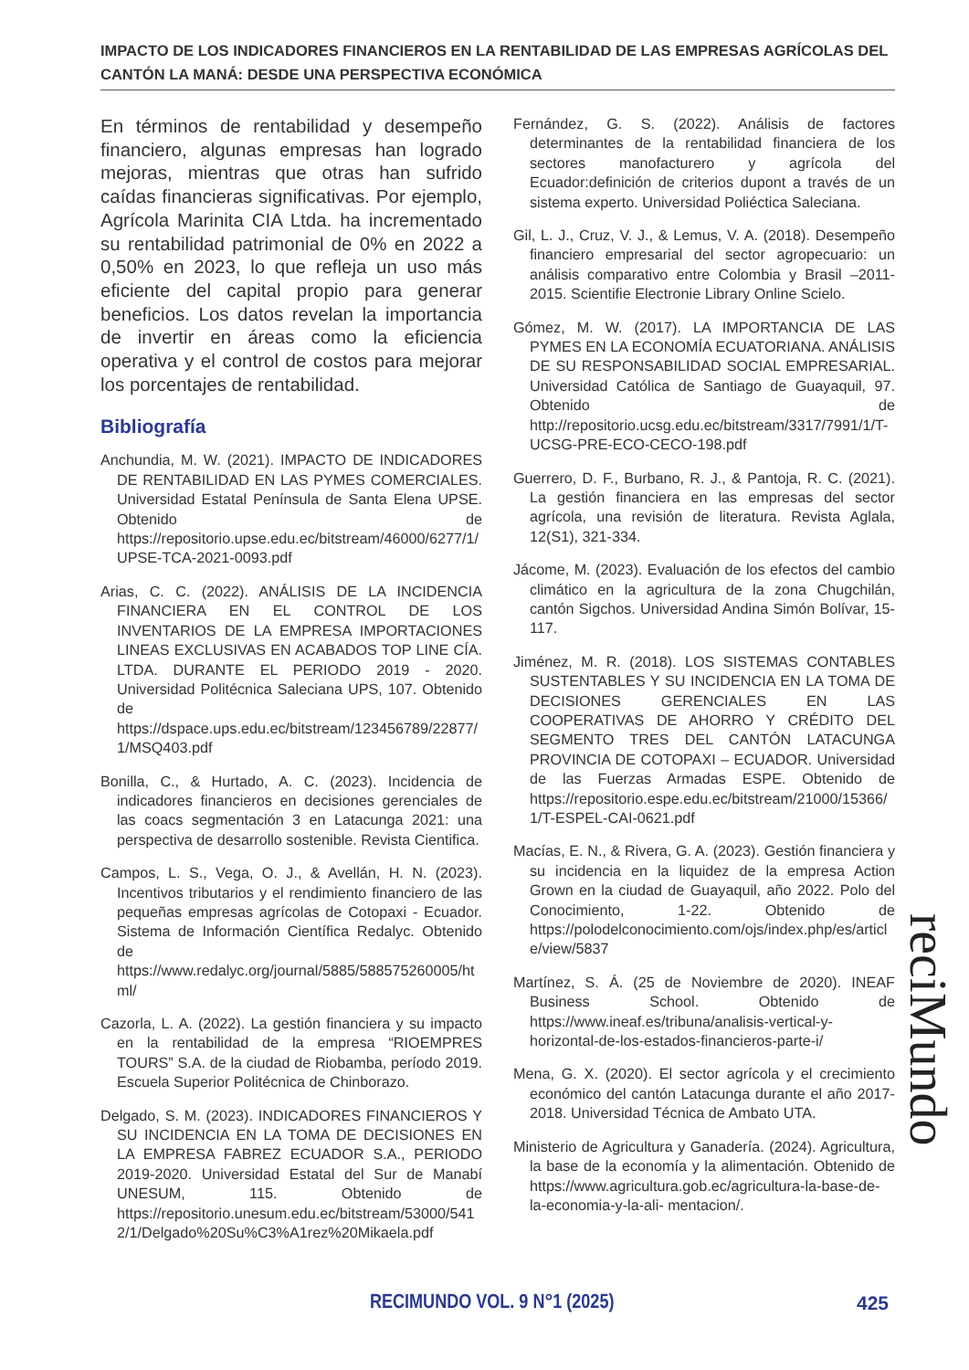IMPACTO DE LOS INDICADORES FINANCIEROS EN LA RENTABILIDAD DE LAS EMPRESAS AGRÍCOLAS DEL CANTÓN LA MANÁ: DESDE UNA PERSPECTIVA ECONÓMICA
En términos de rentabilidad y desempeño financiero, algunas empresas han logrado mejoras, mientras que otras han sufrido caídas financieras significativas. Por ejemplo, Agrícola Marinita CIA Ltda. ha incrementado su rentabilidad patrimonial de 0% en 2022 a 0,50% en 2023, lo que refleja un uso más eficiente del capital propio para generar beneficios. Los datos revelan la importancia de invertir en áreas como la eficiencia operativa y el control de costos para mejorar los porcentajes de rentabilidad.
Bibliografía
Anchundia, M. W. (2021). IMPACTO DE INDICADORES DE RENTABILIDAD EN LAS PYMES COMERCIALES. Universidad Estatal Península de Santa Elena UPSE. Obtenido de https://repositorio.upse.edu.ec/bitstream/46000/6277/1/UPSE-TCA-2021-0093.pdf
Arias, C. C. (2022). ANÁLISIS DE LA INCIDENCIA FINANCIERA EN EL CONTROL DE LOS INVENTARIOS DE LA EMPRESA IMPORTACIONES LINEAS EXCLUSIVAS EN ACABADOS TOP LINE CÍA. LTDA. DURANTE EL PERIODO 2019 - 2020. Universidad Politécnica Saleciana UPS, 107. Obtenido de https://dspace.ups.edu.ec/bitstream/123456789/22877/1/MSQ403.pdf
Bonilla, C., & Hurtado, A. C. (2023). Incidencia de indicadores financieros en decisiones gerenciales de las coacs segmentación 3 en Latacunga 2021: una perspectiva de desarrollo sostenible. Revista Cientifica.
Campos, L. S., Vega, O. J., & Avellán, H. N. (2023). Incentivos tributarios y el rendimiento financiero de las pequeñas empresas agrícolas de Cotopaxi - Ecuador. Sistema de Información Científica Redalyc. Obtenido de https://www.redalyc.org/journal/5885/588575260005/html/
Cazorla, L. A. (2022). La gestión financiera y su impacto en la rentabilidad de la empresa “RIOEMPRES TOURS” S.A. de la ciudad de Riobamba, período 2019. Escuela Superior Politécnica de Chinborazo.
Delgado, S. M. (2023). INDICADORES FINANCIEROS Y SU INCIDENCIA EN LA TOMA DE DECISIONES EN LA EMPRESA FABREZ ECUADOR S.A., PERIODO 2019-2020. Universidad Estatal del Sur de Manabí UNESUM, 115. Obtenido de https://repositorio.unesum.edu.ec/bitstream/53000/5412/1/Delgado%20Su%C3%A1rez%20Mikaela.pdf
Fernández, G. S. (2022). Análisis de factores determinantes de la rentabilidad financiera de los sectores manofacturero y agrícola del Ecuador:definición de criterios dupont a través de un sistema experto. Universidad Poliéctica Saleciana.
Gil, L. J., Cruz, V. J., & Lemus, V. A. (2018). Desempeño financiero empresarial del sector agropecuario: un análisis comparativo entre Colombia y Brasil –2011-2015. Scientifie Electronie Library Online Scielo.
Gómez, M. W. (2017). LA IMPORTANCIA DE LAS PYMES EN LA ECONOMÍA ECUATORIANA. ANÁLISIS DE SU RESPONSABILIDAD SOCIAL EMPRESARIAL. Universidad Católica de Santiago de Guayaquil, 97. Obtenido de http://repositorio.ucsg.edu.ec/bitstream/3317/7991/1/T-UCSG-PRE-ECO-CECO-198.pdf
Guerrero, D. F., Burbano, R. J., & Pantoja, R. C. (2021). La gestión financiera en las empresas del sector agrícola, una revisión de literatura. Revista Aglala, 12(S1), 321-334.
Jácome, M. (2023). Evaluación de los efectos del cambio climático en la agricultura de la zona Chugchilán, cantón Sigchos. Universidad Andina Simón Bolívar, 15-117.
Jiménez, M. R. (2018). LOS SISTEMAS CONTABLES SUSTENTABLES Y SU INCIDENCIA EN LA TOMA DE DECISIONES GERENCIALES EN LAS COOPERATIVAS DE AHORRO Y CRÉDITO DEL SEGMENTO TRES DEL CANTÓN LATACUNGA PROVINCIA DE COTOPAXI – ECUADOR. Universidad de las Fuerzas Armadas ESPE. Obtenido de https://repositorio.espe.edu.ec/bitstream/21000/15366/1/T-ESPEL-CAI-0621.pdf
Macías, E. N., & Rivera, G. A. (2023). Gestión financiera y su incidencia en la liquidez de la empresa Action Grown en la ciudad de Guayaquil, año 2022. Polo del Conocimiento, 1-22. Obtenido de https://polodelconocimiento.com/ojs/index.php/es/article/view/5837
Martínez, S. Á. (25 de Noviembre de 2020). INEAF Business School. Obtenido de https://www.ineaf.es/tribuna/analisis-vertical-y-horizontal-de-los-estados-financieros-parte-i/
Mena, G. X. (2020). El sector agrícola y el crecimiento económico del cantón Latacunga durante el año 2017-2018. Universidad Técnica de Ambato UTA.
Ministerio de Agricultura y Ganadería. (2024). Agricultura, la base de la economía y la alimentación. Obtenido de https://www.agricultura.gob.ec/agricultura-la-base-de-la-economia-y-la-ali- mentacion/.
reciMundo
RECIMUNDO VOL. 9 N°1 (2025) 425